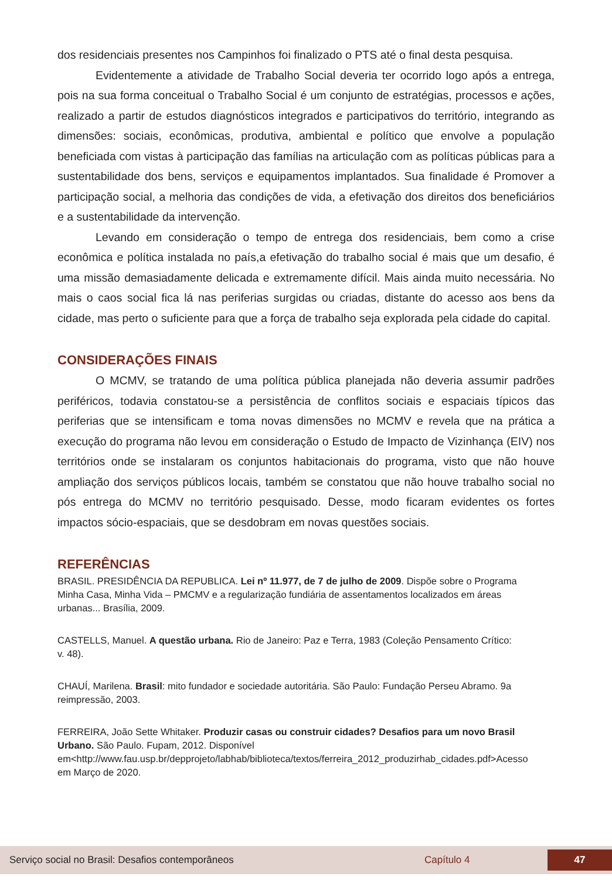dos residenciais presentes nos Campinhos foi finalizado o PTS até o final desta pesquisa.
Evidentemente a atividade de Trabalho Social deveria ter ocorrido logo após a entrega, pois na sua forma conceitual o Trabalho Social é um conjunto de estratégias, processos e ações, realizado a partir de estudos diagnósticos integrados e participativos do território, integrando as dimensões: sociais, econômicas, produtiva, ambiental e político que envolve a população beneficiada com vistas à participação das famílias na articulação com as políticas públicas para a sustentabilidade dos bens, serviços e equipamentos implantados. Sua finalidade é Promover a participação social, a melhoria das condições de vida, a efetivação dos direitos dos beneficiários e a sustentabilidade da intervenção.
Levando em consideração o tempo de entrega dos residenciais, bem como a crise econômica e política instalada no país,a efetivação do trabalho social é mais que um desafio, é uma missão demasiadamente delicada e extremamente difícil. Mais ainda muito necessária. No mais o caos social fica lá nas periferias surgidas ou criadas, distante do acesso aos bens da cidade, mas perto o suficiente para que a força de trabalho seja explorada pela cidade do capital.
CONSIDERAÇÕES FINAIS
O MCMV, se tratando de uma política pública planejada não deveria assumir padrões periféricos, todavia constatou-se a persistência de conflitos sociais e espaciais típicos das periferias que se intensificam e toma novas dimensões no MCMV e revela que na prática a execução do programa não levou em consideração o Estudo de Impacto de Vizinhança (EIV) nos territórios onde se instalaram os conjuntos habitacionais do programa, visto que não houve ampliação dos serviços públicos locais, também se constatou que não houve trabalho social no pós entrega do MCMV no território pesquisado. Desse, modo ficaram evidentes os fortes impactos sócio-espaciais, que se desdobram em novas questões sociais.
REFERÊNCIAS
BRASIL. PRESIDÊNCIA DA REPUBLICA. Lei nº 11.977, de 7 de julho de 2009. Dispõe sobre o Programa Minha Casa, Minha Vida – PMCMV e a regularização fundiária de assentamentos localizados em áreas urbanas... Brasília, 2009.
CASTELLS, Manuel. A questão urbana. Rio de Janeiro: Paz e Terra, 1983 (Coleção Pensamento Crítico: v. 48).
CHAUÍ, Marilena. Brasil: mito fundador e sociedade autoritária. São Paulo: Fundação Perseu Abramo. 9a reimpressão, 2003.
FERREIRA, João Sette Whitaker. Produzir casas ou construir cidades? Desafios para um novo Brasil Urbano. São Paulo. Fupam, 2012. Disponível em<http://www.fau.usp.br/depprojeto/labhab/biblioteca/textos/ferreira_2012_produzirhab_cidades.pdf>Acesso em Março de 2020.
Serviço social no Brasil: Desafios contemporâneos Capítulo 4 47